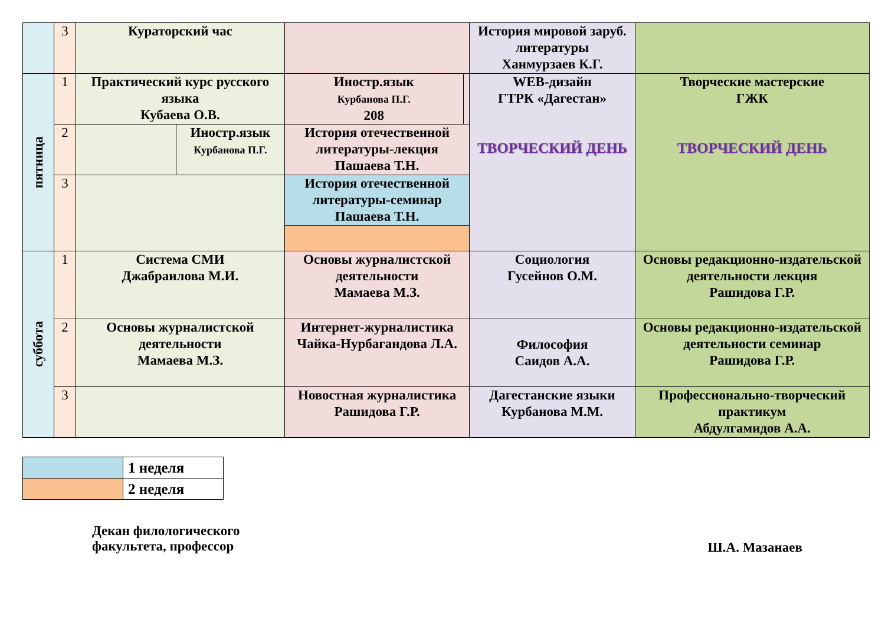| | 3 | Кураторский час | | | | История мировой заруб. литературы Ханмурзаев К.Г. | |
| пятница | 1 | Практический курс русского языка Кубаева О.В. | | Иностр.язык Курбанова П.Г. 208 | | WEB-дизайн ГТРК «Дагестан» ТВОРЧЕСКИЙ ДЕНЬ | Творческие мастерские ГЖК ТВОРЧЕСКИЙ ДЕНЬ |
| | 2 | | Иностр.язык Курбанова П.Г. | История отечественной литературы-лекция Пашаева Т.Н. | | | |
| | 3 | | | История отечественной литературы-семинар Пашаева Т.Н. | | | |
| суббота | 1 | Система СМИ Джабраилова М.И. | | Основы журналистской деятельности Мамаева М.З. | | Социология Гусейнов О.М. | Основы редакционно-издательской деятельности лекция Рашидова Г.Р. |
| | 2 | Основы журналистской деятельности Мамаева М.З. | | Интернет-журналистика Чайка-Нурбагандова Л.А. | | Философия Саидов А.А. | Основы редакционно-издательской деятельности семинар Рашидова Г.Р. |
| | 3 | | | Новостная журналистика Рашидова Г.Р. | | Дагестанские языки Курбанова М.М. | Профессионально-творческий практикум Абдулгамидов А.А. |
| | 1 неделя |
| | 2 неделя |
Декан филологического
факультета, профессор
Ш.А. Мазанаев